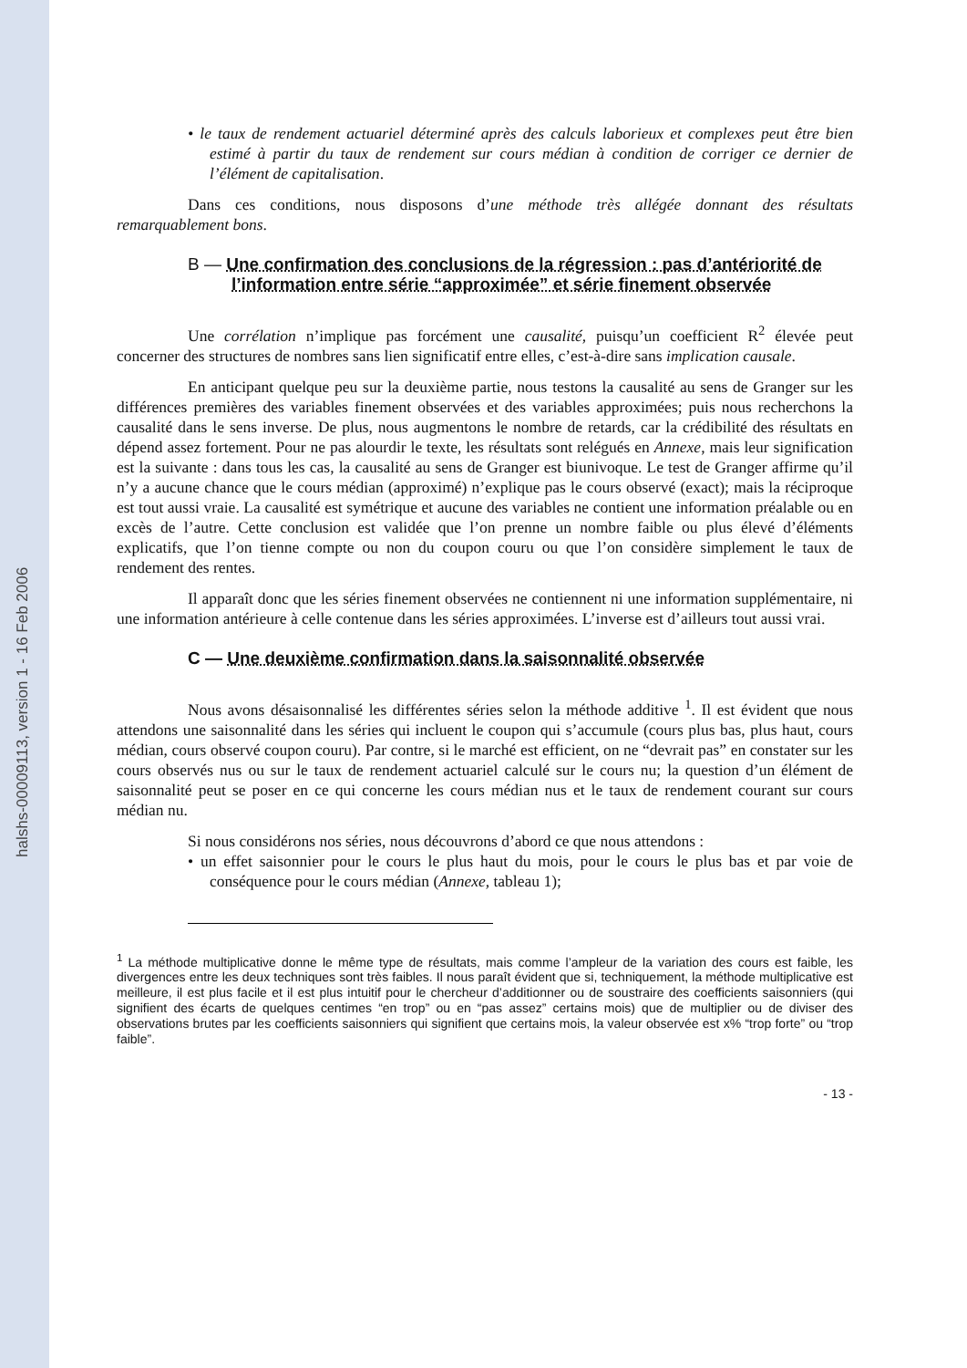halshs-00009113, version 1 - 16 Feb 2006
• le taux de rendement actuariel déterminé après des calculs laborieux et complexes peut être bien estimé à partir du taux de rendement sur cours médian à condition de corriger ce dernier de l’élément de capitalisation.
Dans ces conditions, nous disposons d’une méthode très allégée donnant des résultats remarquablement bons.
B — Une confirmation des conclusions de la régression : pas d’antériorité de l’information entre série “approximée” et série finement observée
Une corrélation n’implique pas forcément une causalité, puisqu’un coefficient R<sup>2</sup> élevée peut concerner des structures de nombres sans lien significatif entre elles, c’est-à-dire sans implication causale.
En anticipant quelque peu sur la deuxième partie, nous testons la causalité au sens de Granger sur les différences premières des variables finement observées et des variables approximées; puis nous recherchons la causalité dans le sens inverse. De plus, nous augmentons le nombre de retards, car la crédibilité des résultats en dépend assez fortement. Pour ne pas alourdir le texte, les résultats sont relégués en Annexe, mais leur signification est la suivante : dans tous les cas, la causalité au sens de Granger est biunivoque. Le test de Granger affirme qu’il n’y a aucune chance que le cours médian (approximé) n’explique pas le cours observé (exact); mais la réciproque est tout aussi vraie. La causalité est symétrique et aucune des variables ne contient une information préalable ou en excès de l’autre. Cette conclusion est validée que l’on prenne un nombre faible ou plus élevé d’éléments explicatifs, que l’on tienne compte ou non du coupon couru ou que l’on considère simplement le taux de rendement des rentes.
Il apparaît donc que les séries finement observées ne contiennent ni une information supplémentaire, ni une information antérieure à celle contenue dans les séries approximées. L’inverse est d’ailleurs tout aussi vrai.
C — Une deuxième confirmation dans la saisonnalité observée
Nous avons désaisonnalisé les différentes séries selon la méthode additive <sup>1</sup>. Il est évident que nous attendons une saisonnalité dans les séries qui incluent le coupon qui s’accumule (cours plus bas, plus haut, cours médian, cours observé coupon couru). Par contre, si le marché est efficient, on ne “devrait pas” en constater sur les cours observés nus ou sur le taux de rendement actuariel calculé sur le cours nu; la question d’un élément de saisonnalité peut se poser en ce qui concerne les cours médian nus et le taux de rendement courant sur cours médian nu.
Si nous considérons nos séries, nous découvrons d’abord ce que nous attendons :
• un effet saisonnier pour le cours le plus haut du mois, pour le cours le plus bas et par voie de conséquence pour le cours médian (Annexe, tableau 1);
<sup>1</sup> La méthode multiplicative donne le même type de résultats, mais comme l’ampleur de la variation des cours est faible, les divergences entre les deux techniques sont très faibles. Il nous paraît évident que si, techniquement, la méthode multiplicative est meilleure, il est plus facile et il est plus intuitif pour le chercheur d’additionner ou de soustraire des coefficients saisonniers (qui signifient des écarts de quelques centimes “en trop” ou en “pas assez” certains mois) que de multiplier ou de diviser des observations brutes par les coefficients saisonniers qui signifient que certains mois, la valeur observée est x% “trop forte” ou “trop faible”.
- 13 -